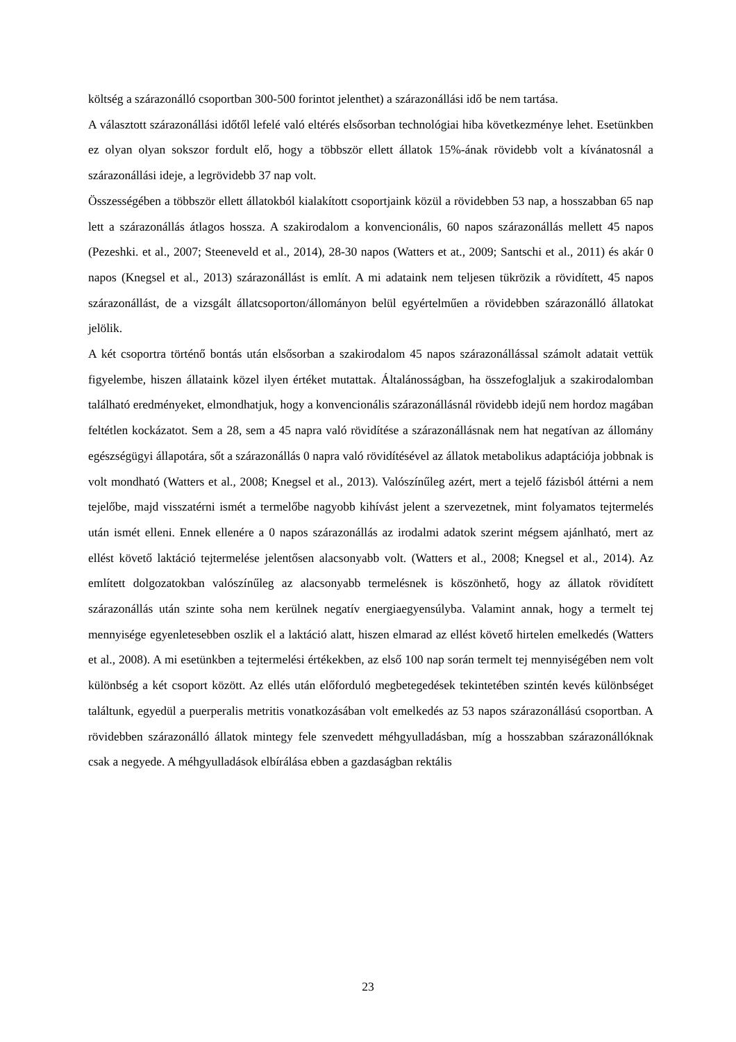költség a szárazonálló csoportban 300-500 forintot jelenthet) a szárazonállási idő be nem tartása.
A választott szárazonállási időtől lefelé való eltérés elsősorban technológiai hiba következménye lehet. Esetünkben ez olyan olyan sokszor fordult elő, hogy a többször ellett állatok 15%-ának rövidebb volt a kívánatosnál a szárazonállási ideje, a legrövidebb 37 nap volt.
Összességében a többször ellett állatokból kialakított csoportjaink közül a rövidebben 53 nap, a hosszabban 65 nap lett a szárazonállás átlagos hossza. A szakirodalom a konvencionális, 60 napos szárazonállás mellett 45 napos (Pezeshki. et al., 2007; Steeneveld et al., 2014), 28-30 napos (Watters et at., 2009; Santschi et al., 2011) és akár 0 napos (Knegsel et al., 2013) szárazonállást is említ. A mi adataink nem teljesen tükrözik a rövidített, 45 napos szárazonállást, de a vizsgált állatcsoporton/állományon belül egyértelműen a rövidebben szárazonálló állatokat jelölik.
A két csoportra történő bontás után elsősorban a szakirodalom 45 napos szárazonállással számolt adatait vettük figyelembe, hiszen állataink közel ilyen értéket mutattak. Általánosságban, ha összefoglaljuk a szakirodalomban található eredményeket, elmondhatjuk, hogy a konvencionális szárazonállásnál rövidebb idejű nem hordoz magában feltétlen kockázatot. Sem a 28, sem a 45 napra való rövidítése a szárazonállásnak nem hat negatívan az állomány egészségügyi állapotára, sőt a szárazonállás 0 napra való rövidítésével az állatok metabolikus adaptációja jobbnak is volt mondható (Watters et al., 2008; Knegsel et al., 2013). Valószínűleg azért, mert a tejelő fázisból áttérni a nem tejelőbe, majd visszatérni ismét a termelőbe nagyobb kihívást jelent a szervezetnek, mint folyamatos tejtermelés után ismét elleni. Ennek ellenére a 0 napos szárazonállás az irodalmi adatok szerint mégsem ajánlható, mert az ellést követő laktáció tejtermelése jelentősen alacsonyabb volt. (Watters et al., 2008; Knegsel et al., 2014). Az említett dolgozatokban valószínűleg az alacsonyabb termelésnek is köszönhető, hogy az állatok rövidített szárazonállás után szinte soha nem kerülnek negatív energiaegyensúlyba. Valamint annak, hogy a termelt tej mennyisége egyenletesebben oszlik el a laktáció alatt, hiszen elmarad az ellést követő hirtelen emelkedés (Watters et al., 2008). A mi esetünkben a tejtermelési értékekben, az első 100 nap során termelt tej mennyiségében nem volt különbség a két csoport között. Az ellés után előforduló megbetegedések tekintetében szintén kevés különbséget találtunk, egyedül a puerperalis metritis vonatkozásában volt emelkedés az 53 napos szárazonállású csoportban. A rövidebben szárazonálló állatok mintegy fele szenvedett méhgyulladásban, míg a hosszabban szárazonállóknak csak a negyede. A méhgyulladások elbírálása ebben a gazdaságban rektális
23